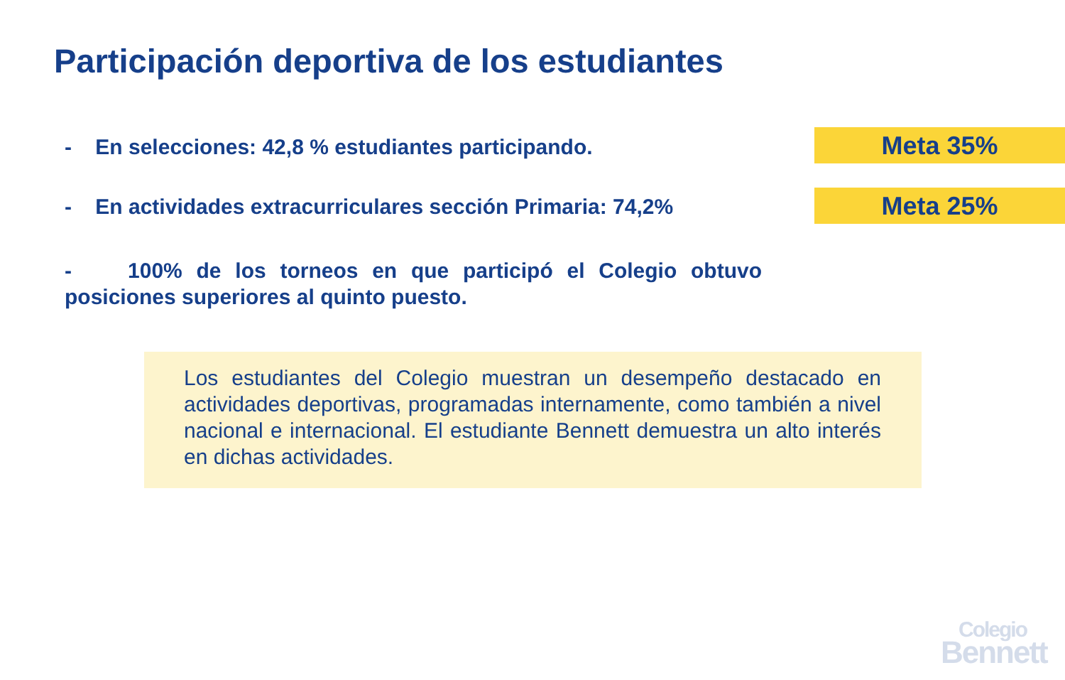Participación deportiva de los estudiantes
- En selecciones: 42,8 % estudiantes participando.
Meta 35%
- En actividades extracurriculares sección Primaria: 74,2%
Meta 25%
- 100% de los torneos en que participó el Colegio obtuvo posiciones superiores al quinto puesto.
Los estudiantes del Colegio muestran un desempeño destacado en actividades deportivas, programadas internamente, como también a nivel nacional e internacional. El estudiante Bennett demuestra un alto interés en dichas actividades.
Colegio
Bennett